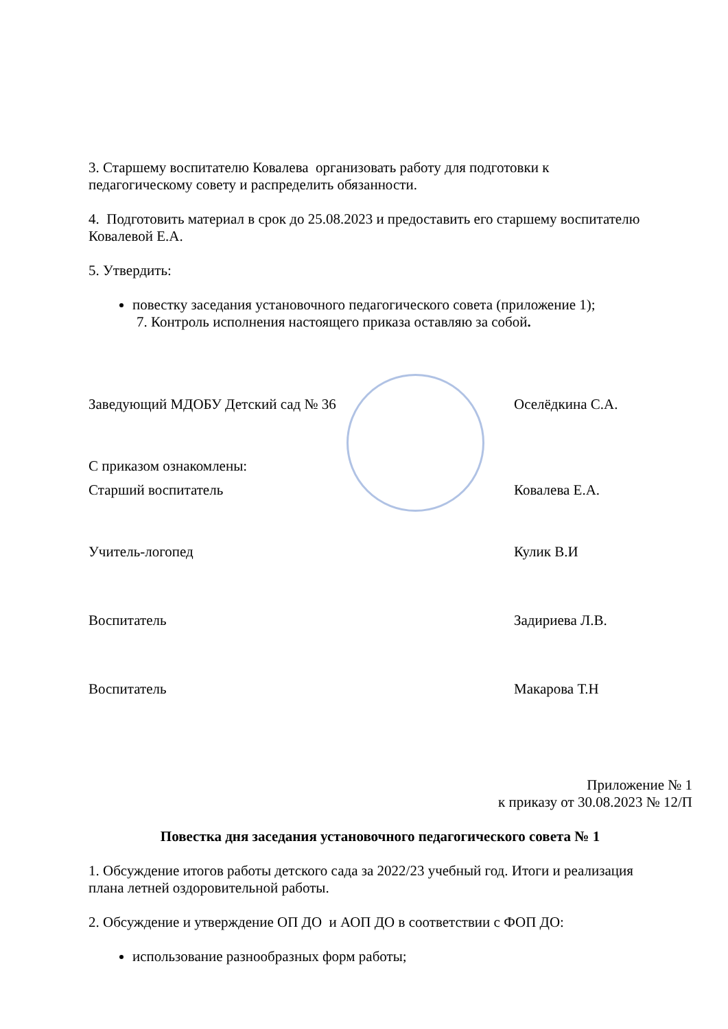3. Старшему воспитателю Ковалева организовать работу для подготовки к педагогическому совету и распределить обязанности.
4. Подготовить материал в срок до 25.08.2023 и предоставить его старшему воспитателю Ковалевой Е.А.
5. Утвердить:
повестку заседания установочного педагогического совета (приложение 1);
7. Контроль исполнения настоящего приказа оставляю за собой.
Заведующий МДОБУ Детский сад № 36 Оселёдкина С.А.
С приказом ознакомлены:
Старший воспитатель Ковалева Е.А.
Учитель-логопед Кулик В.И
Воспитатель Задириева Л.В.
Воспитатель Макарова Т.Н
Приложение № 1
к приказу от 30.08.2023 № 12/П
Повестка дня заседания установочного педагогического совета № 1
1. Обсуждение итогов работы детского сада за 2022/23 учебный год. Итоги и реализация плана летней оздоровительной работы.
2. Обсуждение и утверждение ОП ДО и АОП ДО в соответствии с ФОП ДО:
использование разнообразных форм работы;